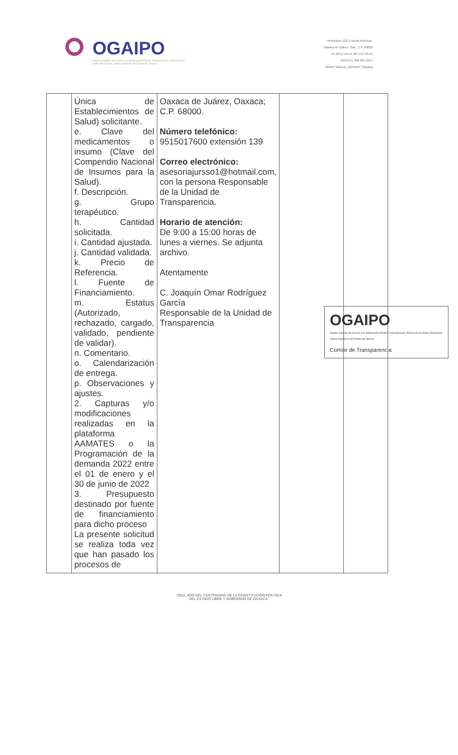OGAIPO
Órgano Garante de Acceso a la Información Pública, Transparencia, Protección de Datos Personales y Buen Gobierno del Estado de Oaxaca
Almendros 122, Colonia Reforma,
Oaxaca de Juárez, Oax., C.P. 68050
01 (951) 515 11 90 | 515 23 21
INFOTEL 800 004 3247
OGAIP Oaxaca | @OGAIP_Oaxaca
| | Única de Establecimientos de Salud) solicitante. e. Clave del medicamentos o insumo (Clave del Compendio Nacional de Insumos para la Salud). f. Descripción. g. Grupo terapéutico. h. Cantidad solicitada. i. Cantidad ajustada. j. Cantidad validada. k. Precio de Referencia. l. Fuente de Financiamiento. m. Estatus (Autorizado, rechazado, cargado, validado, pendiente de validar). n. Comentario. o. Calendarización de entrega. p. Observaciones y ajustes. 2. Capturas y/o modificaciones realizadas en la plataforma AAMATES o la Programación de la demanda 2022 entre el 01 de enero y el 30 de junio de 2022 3. Presupuesto destinado por fuente de financiamiento para dicho proceso La presente solicitud se realiza toda vez que han pasado los procesos de | Oaxaca de Juárez, Oaxaca; C.P. 68000. Número telefónico: 9515017600 extensión 139 Correo electrónico: asesoriajursso1@hotmail.com, con la persona Responsable de la Unidad de Transparencia. Horario de atención: De 9:00 a 15:00 horas de lunes a viernes. Se adjunta archivo. Atentamente C. Joaquín Omar Rodríguez García Responsable de la Unidad de Transparencia | | |
OGAIPO
Órgano Garante de Acceso a la Información Pública, Transparencia, Protección de Datos Personales y Buen Gobierno del Estado de Oaxaca
Comite de Transparencia
"2022, AÑO DEL CENTENARIO DE LA CONSTITUCIÓN POLÍTICA
DEL ESTADO LIBRE Y SOBERANO DE OAXACA"